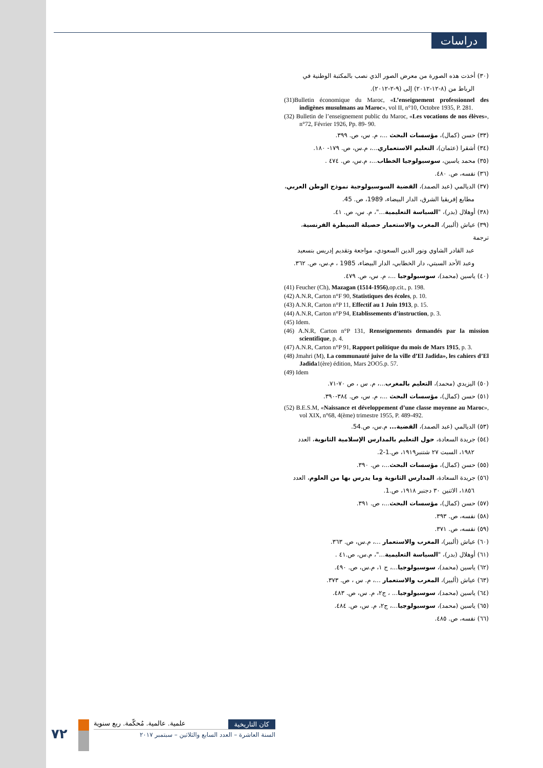دراسات
(٣٠) أخذت هذه الصورة من معرض الصور الذي نصب بالمكتبة الوطنية في
الرباط من (٨-١٢-٢٠١٢) إلى (٩-٢-٢٠١٢).
(31)Bulletin économique du Maroc, «L’enseignement professionnel des indigènes musulmans au Maroc», vol II, n°10, Octobre 1935, P. 281.
(32) Bulletin de l’enseignement public du Maroc, «Les vocations de nos élèves», n°72, Février 1926, Pp. 89- 90.
(٣٣) حسن (كمال)، مؤسسات البحث ...، م. س، ص. ٣٩٩.
(٣٤) أشقرا (عثمان)، التعليم الاستعماري...، م.س، ص. ١٧٩- ١٨٠.
(٣٥) محمد ياسين، سوسيولوجيا الخطاب...، م.س، ص. ٤٧٤ .
(٣٦) نفسه، ص. ٤٨٠.
(٣٧) الديالمي (عبد الصمد)، القضية السوسيولوجية نموذج الوطن العربي،
مطابع إفريقيا الشرق، الدار البيضاء، 1989، ص. 45.
(٣٨) أوهلال (بدر)، "السياسة التعليمية..."، م. س، ص. ٤١.
(٣٩) عياش (ألبير)، المغرب والاستعمار حصيلة السيطرة الفرنسية، ترجمة
عبد القادر الشاوي ونور الدين السعودي، مواجعة وتقديم إدريس بنسعيد وعبد الأحد السبتي، دار الخطابي، الدار البيضاء، 1985 ، م.س، ص. ٣٦٢.
(٤٠) ياسين (محمد)، سوسيولوجيا ...، م. س، ص. ٤٧٩.
(41) Feucher (Ch), Mazagan (1514-1956),op.cit., p. 198.
(42) A.N.R, Carton n°F 90, Statistiques des écoles, p. 10.
(43) A.N.R, Carton n°P 11, Effectif au 1 Juin 1913, p. 15.
(44) A.N.R, Carton n°P 94, Etablissements d’instruction, p. 3.
(45) Idem.
(46) A.N.R, Carton n°P 131, Renseignements demandés par la mission scientifique, p. 4.
(47) A.N.R, Carton n°P 91, Rapport politique du mois de Mars 1915, p. 3.
(48) Jmahri (M), La communauté juive de la ville d’El Jadida», les cahiers d’El Jadida1(ère) édition, Mars 2OO5.p. 57.
(49) Idem
(٥٠) اليزيدي (محمد)، التعليم بالمغرب...، م. س ، ص ٧٠-٧١.
(٥١) حسن (كمال)، مؤسسات البحث ...، م. س، ص. ٣٨٤-٣٩٠.
(52) B.E.S.M, «Naissance et développement d’une classe moyenne au Maroc», vol XIX, n°68, 4(ème) trimestre 1955, P. 489-492.
(٥٣) الديالمي (عبد الصمد)، القضية... م.س، ص.54.
(٥٤) جريدة السعادة، حول التعليم بالمدارس الإسلامية الثانوية، العدد
١٩٨٢، السبت ٢٧ شتنبر١٩١٩، ص.1-2.
(٥٥) حسن (كمال)، مؤسسات البحث...، ص. ٣٩٠.
(٥٦) جريدة السعادة، المدارس الثانوية وما يدرس بها من العلوم، العدد
١٨٥٦، الاثنين ٣٠ دجنبر ١٩١٨، ص.1.
(٥٧) حسن (كمال)، مؤسسات البحث...، ص. ٣٩١.
(٥٨) نفسه، ص. ٣٩٣.
(٥٩) نفسه، ص. ٣٧١.
(٦٠) عياش (ألبير)، المغرب والاستعمار ...، م.س، ص. ٣٦٣.
(٦١) أوهلال (بدر)، "السياسة التعليمية..."، م.س، ص.٤١ .
(٦٢) ياسين (محمد)، سوسيولوجيا...، ج ١، م.س، ص. ٤٩٠.
(٦٣) عياش (ألبير)، المغرب والاستعمار ...، م. س ، ص. ٣٧٣.
(٦٤) ياسين (محمد)، سوسيولوجيا... ، ج٢، م. س، ص. ٤٨٣.
(٦٥) ياسين (محمد)، سوسيولوجيا...، ج٢، م. س، ص. ٤٨٤.
(٦٦) نفسه، ص. ٤٨٥.
٧٢
كان التاريخية علمية. عالمية. مُحكّمة. ربع سنوية
السنة العاشرة – العدد السابع والثلاثين – سبتمبر ٢٠١٧